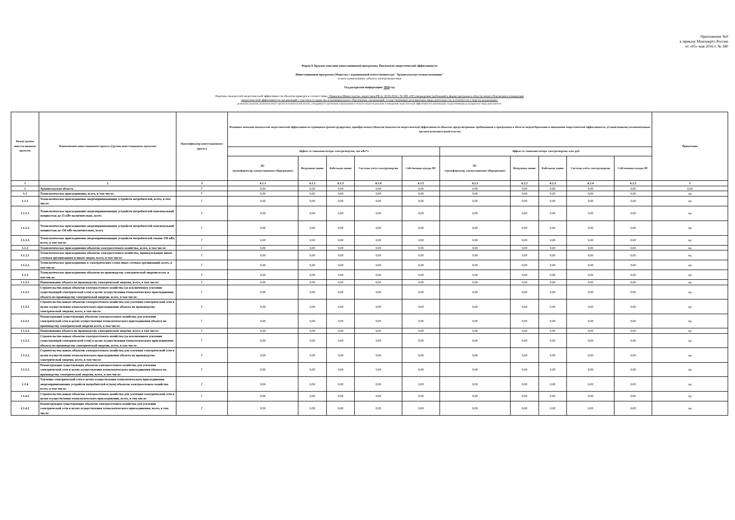Приложение №9
к приказу Минэнерго России
от «05» мая 2016 г. № 380
Форма 9. Краткое описание инвестиционной программы. Показатели энергетической эффективности
Инвестиционная программа Общества с ограниченной ответственностью "Архангельская сетевая компания"
полное наименование субъекта электроэнергетики
Год раскрытия информации: 2020 год
Перечень показателей энергетической эффективности объектов приведен в соответствии с Приказом Министерства энергетики РФ от 30.06.2014 г № 398 «Об утверждении требований к форме программ в области энергосбережения и повышения
энергетической эффективности организаций с участием государства и муниципального образования, организаций, осуществляющих регулируемые виды деятельности, и отчётности о ходе их реализации»
реквизиты решения уполномоченного органа исполнительной власти, утвердившего требования к программам в области энергосбережения и повышения энергетической эффективности организаций, осуществляющих регулируемые виды деятельности
| Номер группы инвести-ционных проектов | Наименование инвестиционного проекта (группы инвестиционных проектов) | Идентификатор инвестиционного проекта | Плановые значения показателей энергетической эффективности строящихся (реконструируемых, приобретаемых) объектов (показатели энергетической эффективности объектов, предусмотренные требованиями к программам в области энергосбережения и повышения энергетической эффективности, установленными уполномоченным органом исполнительной власти) | | | | | | | | | | Примечание |
| --- | --- | --- | --- | --- | --- | --- | --- | --- | --- | --- | --- | --- | --- |
| | | | Эффект от снижения потерь электроэнергии, тыс.кВт*ч | | | | | Эффект от снижения потерь электроэнергии, млн. руб. | | | | | |
| | | | ПС (трансформатор, коммутационное оборудование) | Воздушная линия | Кабельная линия | Системы учёта электроэнергии | Собственные нужды ПС | ПС (трансформатор, коммутационное оборудование) | Воздушная линия | Кабельная линия | Системы учёта электроэнергии | Собственные нужды ПС | |
| 1 | 2 | 3 | 4.1.1 | 4.1.2 | 4.1.3 | 4.1.4 | 4.1.5 | 4.2.1 | 4.2.2 | 4.2.3 | 4.2.4 | 4.2.5 | 5 |
| 1 | Архангельская область | Г | 0,00 | 0,00 | 0,00 | 0,00 | 0,00 | 0,00 | 0,00 | 0,00 | 0,00 | 0,00 | 0,00 |
| 1.1 | Технологическое присоединение, всего, в том числе: | Г | 0,00 | 0,00 | 0,00 | 0,00 | 0,00 | 0,00 | 0,00 | 0,00 | 0,00 | 0,00 | нд |
| 1.1.1 | Технологическое присоединение энергопринимающих устройств потребителей, всего, в том числе: | Г | 0,00 | 0,00 | 0,00 | 0,00 | 0,00 | 0,00 | 0,00 | 0,00 | 0,00 | 0,00 | нд |
| 1.1.1.1 | Технологическое присоединение энергопринимающих устройств потребителей максимальной мощностью до 15 кВт включительно, всего | Г | 0,00 | 0,00 | 0,00 | 0,00 | 0,00 | 0,00 | 0,00 | 0,00 | 0,00 | 0,00 | нд |
| 1.1.1.2 | Технологическое присоединение энергопринимающих устройств потребителей максимальной мощностью до 150 кВт включительно, всего | Г | 0,00 | 0,00 | 0,00 | 0,00 | 0,00 | 0,00 | 0,00 | 0,00 | 0,00 | 0,00 | нд |
| 1.1.1.3 | Технологическое присоединение энергопринимающих устройств потребителей свыше 150 кВт, всего, в том числе: | Г | 0,00 | 0,00 | 0,00 | 0,00 | 0,00 | 0,00 | 0,00 | 0,00 | 0,00 | 0,00 | нд |
| 1.1.2 | Технологическое присоединение объектов электросетевого хозяйства, всего, в том числе: | Г | 0,00 | 0,00 | 0,00 | 0,00 | 0,00 | 0,00 | 0,00 | 0,00 | 0,00 | 0,00 | нд |
| 1.1.2.1 | Технологическое присоединение объектов электросетевого хозяйства, принадлежащих иным сетевым организациям и иным лицам, всего, в том числе: | Г | 0,00 | 0,00 | 0,00 | 0,00 | 0,00 | 0,00 | 0,00 | 0,00 | 0,00 | 0,00 | нд |
| 1.1.2.2 | Технологическое присоединение к электрическим сетям иных сетевых организаций, всего, в том числе: | Г | 0,00 | 0,00 | 0,00 | 0,00 | 0,00 | 0,00 | 0,00 | 0,00 | 0,00 | 0,00 | нд |
| 1.1.3 | Технологическое присоединение объектов по производству электрической энергии всего, в том числе: | Г | 0,00 | 0,00 | 0,00 | 0,00 | 0,00 | 0,00 | 0,00 | 0,00 | 0,00 | 0,00 | нд |
| 1.1.3.1 | Наименование объекта по производству электрической энергии, всего, в том числе: | Г | 0,00 | 0,00 | 0,00 | 0,00 | 0,00 | 0,00 | 0,00 | 0,00 | 0,00 | 0,00 | нд |
| 1.1.3.1 | Строительство новых объектов электросетевого хозяйства (за исключением усиления существующей электрической сети) в целях осуществления технологического присоединения объекта по производству электрической энергии, всего, в том числе: | Г | 0,00 | 0,00 | 0,00 | 0,00 | 0,00 | 0,00 | 0,00 | 0,00 | 0,00 | 0,00 | нд |
| 1.1.3.1 | Строительство новых объектов электросетевого хозяйства для усиления электрической сети в целях осуществления технологического присоединения объекта по производству электрической энергии, всего, в том числе: | Г | 0,00 | 0,00 | 0,00 | 0,00 | 0,00 | 0,00 | 0,00 | 0,00 | 0,00 | 0,00 | нд |
| 1.1.3.1 | Реконструкция существующих объектов электросетевого хозяйства для усиления электрической сети в целях осуществления технологического присоединения объекта по производству электрической энергии всего, в том числе: | Г | 0,00 | 0,00 | 0,00 | 0,00 | 0,00 | 0,00 | 0,00 | 0,00 | 0,00 | 0,00 | нд |
| 1.1.3.2 | Наименование объекта по производству электрической энергии, всего, в том числе: | Г | 0,00 | 0,00 | 0,00 | 0,00 | 0,00 | 0,00 | 0,00 | 0,00 | 0,00 | 0,00 | нд |
| 1.1.3.2 | Строительство новых объектов электросетевого хозяйства (за исключением усиления существующей электрической сети) в целях осуществления технологического присоединения объекта по производству электрической энергии, всего, в том числе: | Г | 0,00 | 0,00 | 0,00 | 0,00 | 0,00 | 0,00 | 0,00 | 0,00 | 0,00 | 0,00 | нд |
| 1.1.3.2 | Строительство новых объектов электросетевого хозяйства для усиления электрической сети в целях осуществления технологического присоединения объекта по производству электрической энергии, всего, в том числе: | Г | 0,00 | 0,00 | 0,00 | 0,00 | 0,00 | 0,00 | 0,00 | 0,00 | 0,00 | 0,00 | нд |
| 1.1.3.2 | Реконструкция существующих объектов электросетевого хозяйства для усиления электрической сети в целях осуществления технологического присоединения объекта по производству электрической энергии, всего, в том числе: | Г | 0,00 | 0,00 | 0,00 | 0,00 | 0,00 | 0,00 | 0,00 | 0,00 | 0,00 | 0,00 | нд |
| 1.1.4 | Усиление электрической сети в целях осуществления технологического присоединения энергопринимающих устройств потребителей и (или) объектов электросетевого хозяйства всего, в том числе: | Г | 0,00 | 0,00 | 0,00 | 0,00 | 0,00 | 0,00 | 0,00 | 0,00 | 0,00 | 0,00 | нд |
| 1.1.4.1 | Строительство новых объектов электросетевого хозяйства для усиления электрической сети в целях осуществления технологического присоединения, всего, в том числе: | Г | 0,00 | 0,00 | 0,00 | 0,00 | 0,00 | 0,00 | 0,00 | 0,00 | 0,00 | 0,00 | нд |
| 1.1.4.2 | Реконструкция существующих объектов электросетевого хозяйства для усиления электрической сети в целях осуществления технологического присоединения, всего, в том числе: | Г | 0,00 | 0,00 | 0,00 | 0,00 | 0,00 | 0,00 | 0,00 | 0,00 | 0,00 | 0,00 | нд |